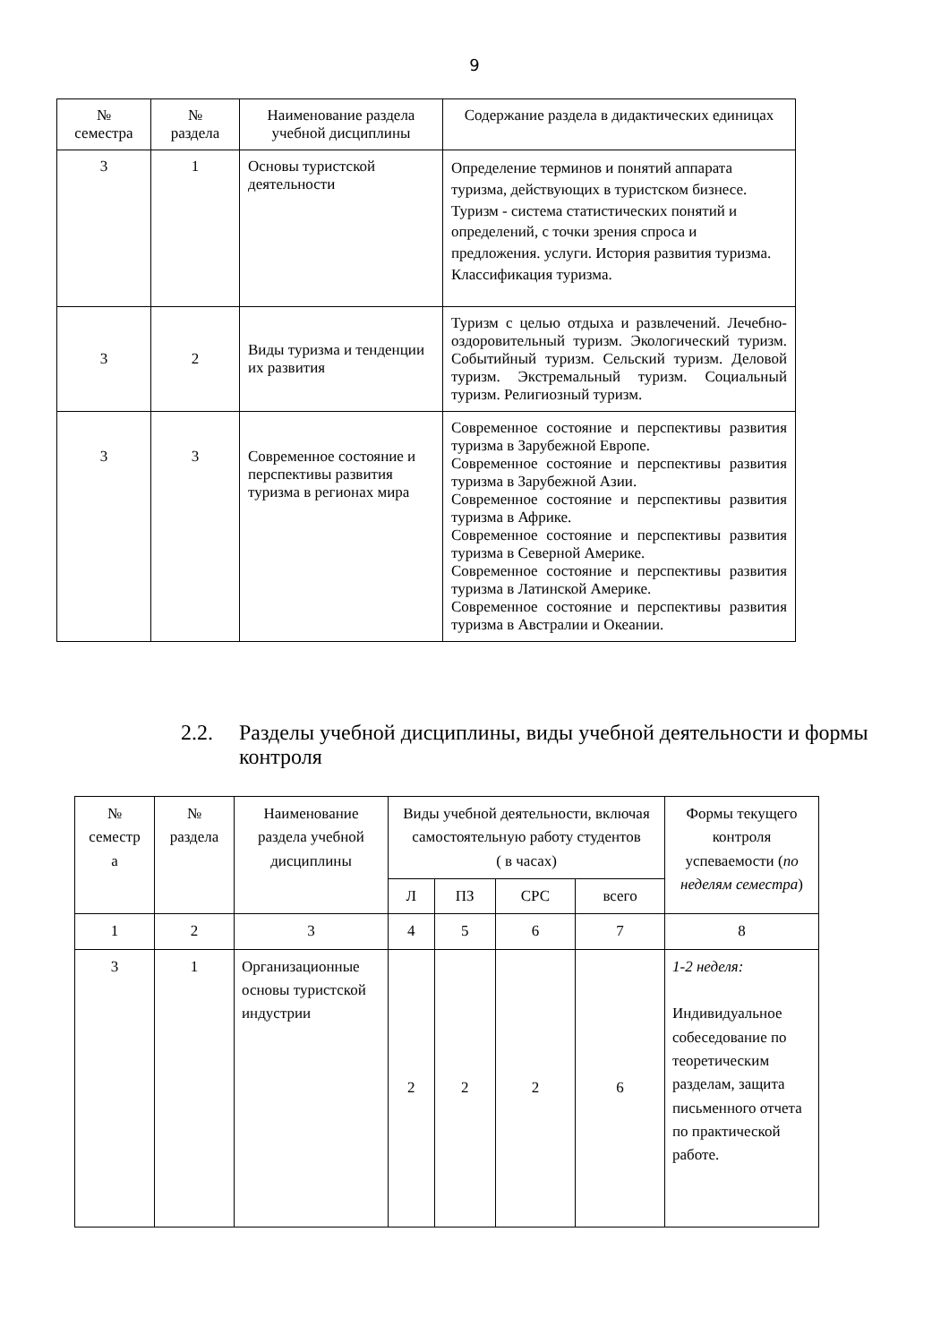9
| № семестра | № раздела | Наименование раздела учебной дисциплины | Содержание раздела в дидактических единицах |
| --- | --- | --- | --- |
| 3 | 1 | Основы туристской деятельности | Определение терминов и понятий аппарата туризма, действующих в туристском бизнесе. Туризм - система статистических понятий и определений, с точки зрения спроса и предложения. услуги. История развития туризма. Классификация туризма. |
| 3 | 2 | Виды туризма и тенденции их развития | Туризм с целью отдыха и развлечений. Лечебно-оздоровительный туризм. Экологический туризм. Событийный туризм. Сельский туризм. Деловой туризм. Экстремальный туризм. Социальный туризм. Религиозный туризм. |
| 3 | 3 | Современное состояние и перспективы развития туризма в регионах мира | Современное состояние и перспективы развития туризма в Зарубежной Европе. Современное состояние и перспективы развития туризма в Зарубежной Азии. Современное состояние и перспективы развития туризма в Африке. Современное состояние и перспективы развития туризма в Северной Америке. Современное состояние и перспективы развития туризма в Латинской Америке. Современное состояние и перспективы развития туризма в Австралии и Океании. |
2.2. Разделы учебной дисциплины, виды учебной деятельности и формы контроля
| № семестр а | № раздела | Наименование раздела учебной дисциплины | Виды учебной деятельности, включая самостоятельную работу студентов ( в часах) | | | | Формы текущего контроля успеваемости ( по неделям семестра ) |
| --- | --- | --- | --- | --- | --- | --- | --- |
| | | | Л | ПЗ | СРС | всего | |
| 1 | 2 | 3 | 4 | 5 | 6 | 7 | 8 |
| 3 | 1 | Организационные основы туристской индустрии | 2 | 2 | 2 | 6 | 1-2 неделя: Индивидуальное собеседование по теоретическим разделам, защита письменного отчета по практической работе. |